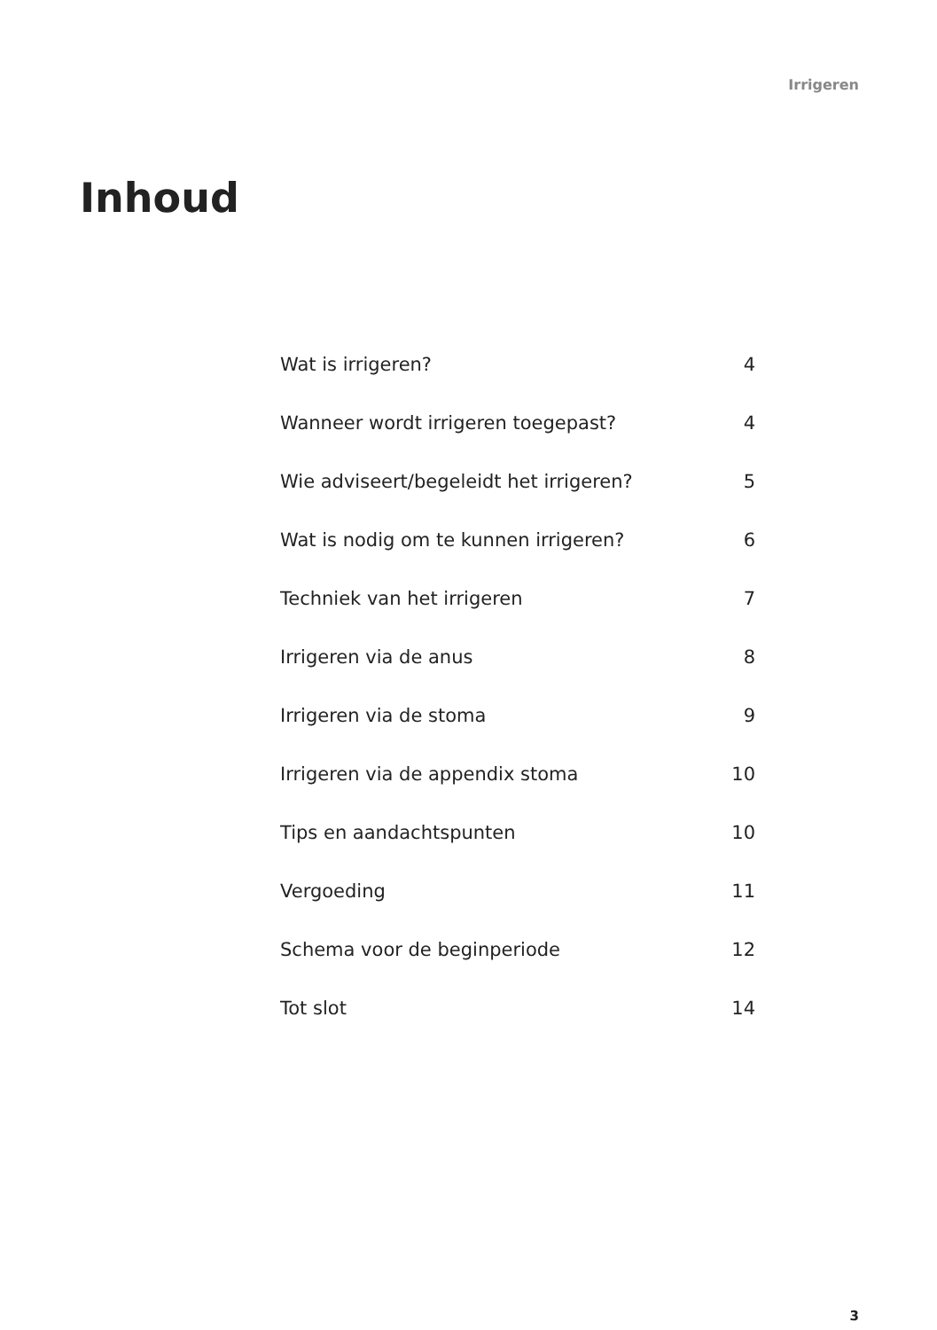Irrigeren
Inhoud
| Wat is irrigeren? | 4 |
| Wanneer wordt irrigeren toegepast? | 4 |
| Wie adviseert/begeleidt het irrigeren? | 5 |
| Wat is nodig om te kunnen irrigeren? | 6 |
| Techniek van het irrigeren | 7 |
| Irrigeren via de anus | 8 |
| Irrigeren via de stoma | 9 |
| Irrigeren via de appendix stoma | 10 |
| Tips en aandachtspunten | 10 |
| Vergoeding | 11 |
| Schema voor de beginperiode | 12 |
| Tot slot | 14 |
3